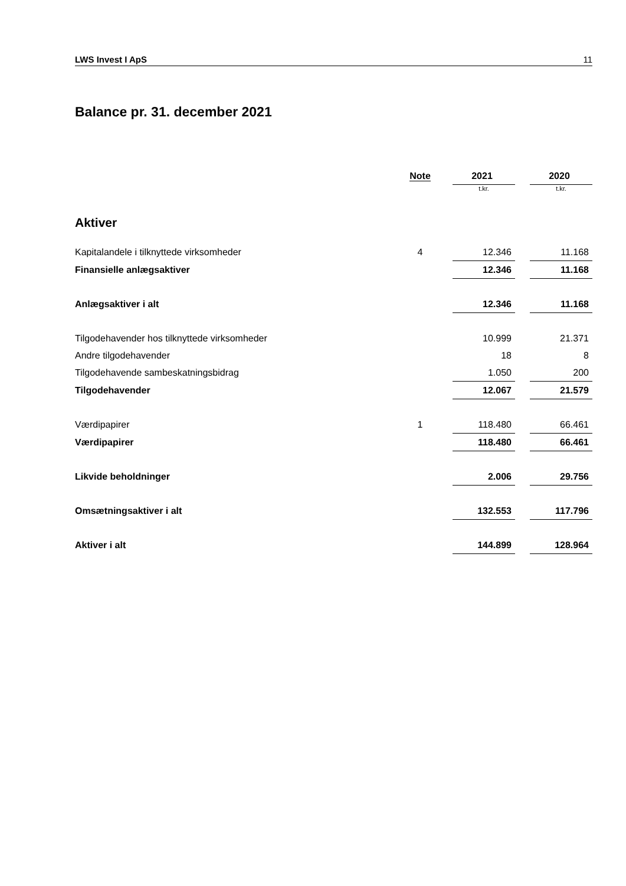LWS Invest I ApS 11
Balance pr. 31. december 2021
| | Note | | 2021 | | 2020 |
| --- | --- | --- | --- | --- | --- |
| | | | t.kr. | | t.kr. |
| Aktiver | | | | | |
| Kapitalandele i tilknyttede virksomheder | 4 | | 12.346 | | 11.168 |
| Finansielle anlægsaktiver | | | 12.346 | | 11.168 |
| Anlægsaktiver i alt | | | 12.346 | | 11.168 |
| Tilgodehavender hos tilknyttede virksomheder | | | 10.999 | | 21.371 |
| Andre tilgodehavender | | | 18 | | 8 |
| Tilgodehavende sambeskatningsbidrag | | | 1.050 | | 200 |
| Tilgodehavender | | | 12.067 | | 21.579 |
| Værdipapirer | 1 | | 118.480 | | 66.461 |
| Værdipapirer | | | 118.480 | | 66.461 |
| Likvide beholdninger | | | 2.006 | | 29.756 |
| Omsætningsaktiver i alt | | | 132.553 | | 117.796 |
| Aktiver i alt | | | 144.899 | | 128.964 |